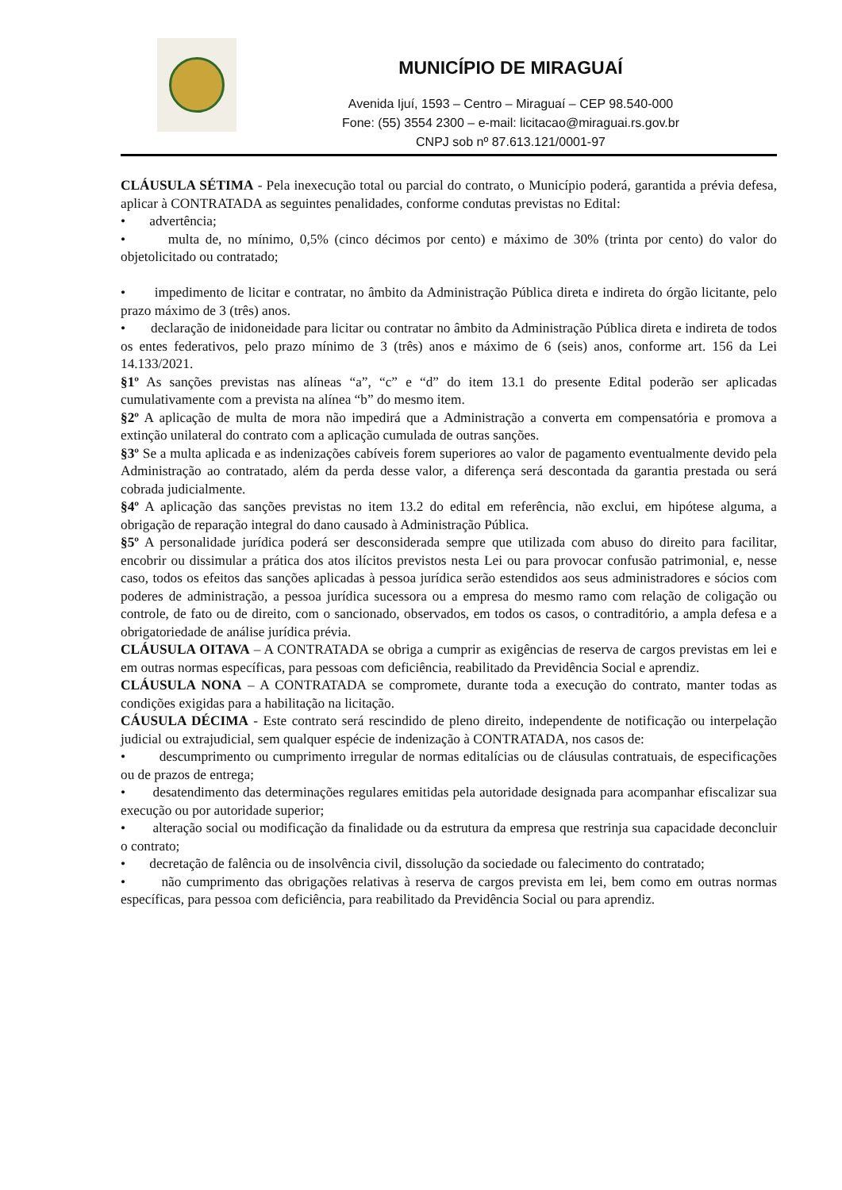MUNICÍPIO DE MIRAGUAÍ
Avenida Ijuí, 1593 – Centro – Miraguaí – CEP 98.540-000
Fone: (55) 3554 2300 – e-mail: licitacao@miraguai.rs.gov.br
CNPJ sob nº 87.613.121/0001-97
CLÁUSULA SÉTIMA - Pela inexecução total ou parcial do contrato, o Município poderá, garantida a prévia defesa, aplicar à CONTRATADA as seguintes penalidades, conforme condutas previstas no Edital:
• advertência;
• multa de, no mínimo, 0,5% (cinco décimos por cento) e máximo de 30% (trinta por cento) do valor do objetolicitado ou contratado;
• impedimento de licitar e contratar, no âmbito da Administração Pública direta e indireta do órgão licitante, pelo prazo máximo de 3 (três) anos.
• declaração de inidoneidade para licitar ou contratar no âmbito da Administração Pública direta e indireta de todos os entes federativos, pelo prazo mínimo de 3 (três) anos e máximo de 6 (seis) anos, conforme art. 156 da Lei 14.133/2021.
§1º As sanções previstas nas alíneas “a”, “c” e “d” do item 13.1 do presente Edital poderão ser aplicadas cumulativamente com a prevista na alínea “b” do mesmo item.
§2º A aplicação de multa de mora não impedirá que a Administração a converta em compensatória e promova a extinção unilateral do contrato com a aplicação cumulada de outras sanções.
§3º Se a multa aplicada e as indenizações cabíveis forem superiores ao valor de pagamento eventualmente devido pela Administração ao contratado, além da perda desse valor, a diferença será descontada da garantia prestada ou será cobrada judicialmente.
§4º A aplicação das sanções previstas no item 13.2 do edital em referência, não exclui, em hipótese alguma, a obrigação de reparação integral do dano causado à Administração Pública.
§5º A personalidade jurídica poderá ser desconsiderada sempre que utilizada com abuso do direito para facilitar, encobrir ou dissimular a prática dos atos ilícitos previstos nesta Lei ou para provocar confusão patrimonial, e, nesse caso, todos os efeitos das sanções aplicadas à pessoa jurídica serão estendidos aos seus administradores e sócios com poderes de administração, a pessoa jurídica sucessora ou a empresa do mesmo ramo com relação de coligação ou controle, de fato ou de direito, com o sancionado, observados, em todos os casos, o contraditório, a ampla defesa e a obrigatoriedade de análise jurídica prévia.
CLÁUSULA OITAVA – A CONTRATADA se obriga a cumprir as exigências de reserva de cargos previstas em lei e em outras normas específicas, para pessoas com deficiência, reabilitado da Previdência Social e aprendiz.
CLÁUSULA NONA – A CONTRATADA se compromete, durante toda a execução do contrato, manter todas as condições exigidas para a habilitação na licitação.
CÁUSULA DÉCIMA - Este contrato será rescindido de pleno direito, independente de notificação ou interpelação judicial ou extrajudicial, sem qualquer espécie de indenização à CONTRATADA, nos casos de:
• descumprimento ou cumprimento irregular de normas editalícias ou de cláusulas contratuais, de especificações ou de prazos de entrega;
• desatendimento das determinações regulares emitidas pela autoridade designada para acompanhar efiscalizar sua execução ou por autoridade superior;
• alteração social ou modificação da finalidade ou da estrutura da empresa que restrinja sua capacidade deconcluir o contrato;
• decretação de falência ou de insolvência civil, dissolução da sociedade ou falecimento do contratado;
• não cumprimento das obrigações relativas à reserva de cargos prevista em lei, bem como em outras normas específicas, para pessoa com deficiência, para reabilitado da Previdência Social ou para aprendiz.